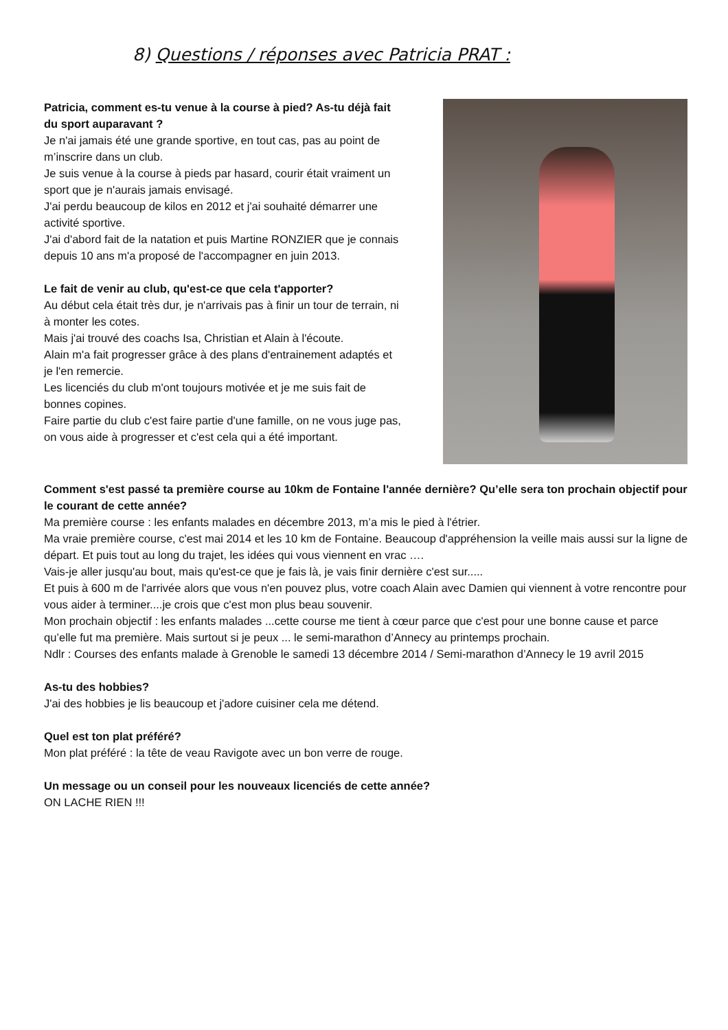8) Questions / réponses avec Patricia PRAT :
Patricia, comment es-tu venue à la course à pied? As-tu déjà fait du sport auparavant ?
Je n'ai jamais été une grande sportive, en tout cas, pas au point de m’inscrire dans un club.
Je suis venue à la course à pieds par hasard, courir était vraiment un sport que je n'aurais jamais envisagé.
J'ai perdu beaucoup de kilos en 2012 et j'ai souhaité démarrer une activité sportive.
J'ai d'abord fait de la natation et puis Martine RONZIER que je connais depuis 10 ans m'a proposé de l'accompagner en juin 2013.
Le fait de venir au club, qu'est-ce que cela t'apporter?
Au début cela était très dur, je n'arrivais pas à finir un tour de terrain, ni à monter les cotes.
Mais j'ai trouvé des coachs Isa, Christian et Alain à l'écoute.
Alain m'a fait progresser grâce à des plans d'entrainement adaptés et je l'en remercie.
Les licenciés du club m'ont toujours motivée et je me suis fait de bonnes copines.
Faire partie du club c'est faire partie d'une famille, on ne vous juge pas, on vous aide à progresser et c'est cela qui a été important.
Comment s'est passé ta première course au 10km de Fontaine l'année dernière? Qu’elle sera ton prochain objectif pour le courant de cette année?
Ma première course : les enfants malades en décembre 2013, m’a mis le pied à l'étrier.
Ma vraie première course, c'est mai 2014 et les 10 km de Fontaine. Beaucoup d'appréhension la veille mais aussi sur la ligne de départ. Et puis tout au long du trajet, les idées qui vous viennent en vrac ….
Vais-je aller jusqu'au bout, mais qu'est-ce que je fais là, je vais finir dernière c'est sur.....
Et puis à 600 m de l'arrivée alors que vous n'en pouvez plus, votre coach Alain avec Damien qui viennent à votre rencontre pour vous aider à terminer....je crois que c'est mon plus beau souvenir.
Mon prochain objectif : les enfants malades ...cette course me tient à cœur parce que c'est pour une bonne cause et parce qu’elle fut ma première. Mais surtout si je peux ... le semi-marathon d’Annecy au printemps prochain.
Ndlr : Courses des enfants malade à Grenoble le samedi 13 décembre 2014 / Semi-marathon d’Annecy le 19 avril 2015
As-tu des hobbies?
J'ai des hobbies je lis beaucoup et j'adore cuisiner cela me détend.
Quel est ton plat préféré?
Mon plat préféré : la tête de veau Ravigote avec un bon verre de rouge.
Un message ou un conseil pour les nouveaux licenciés de cette année?
ON LACHE RIEN !!!